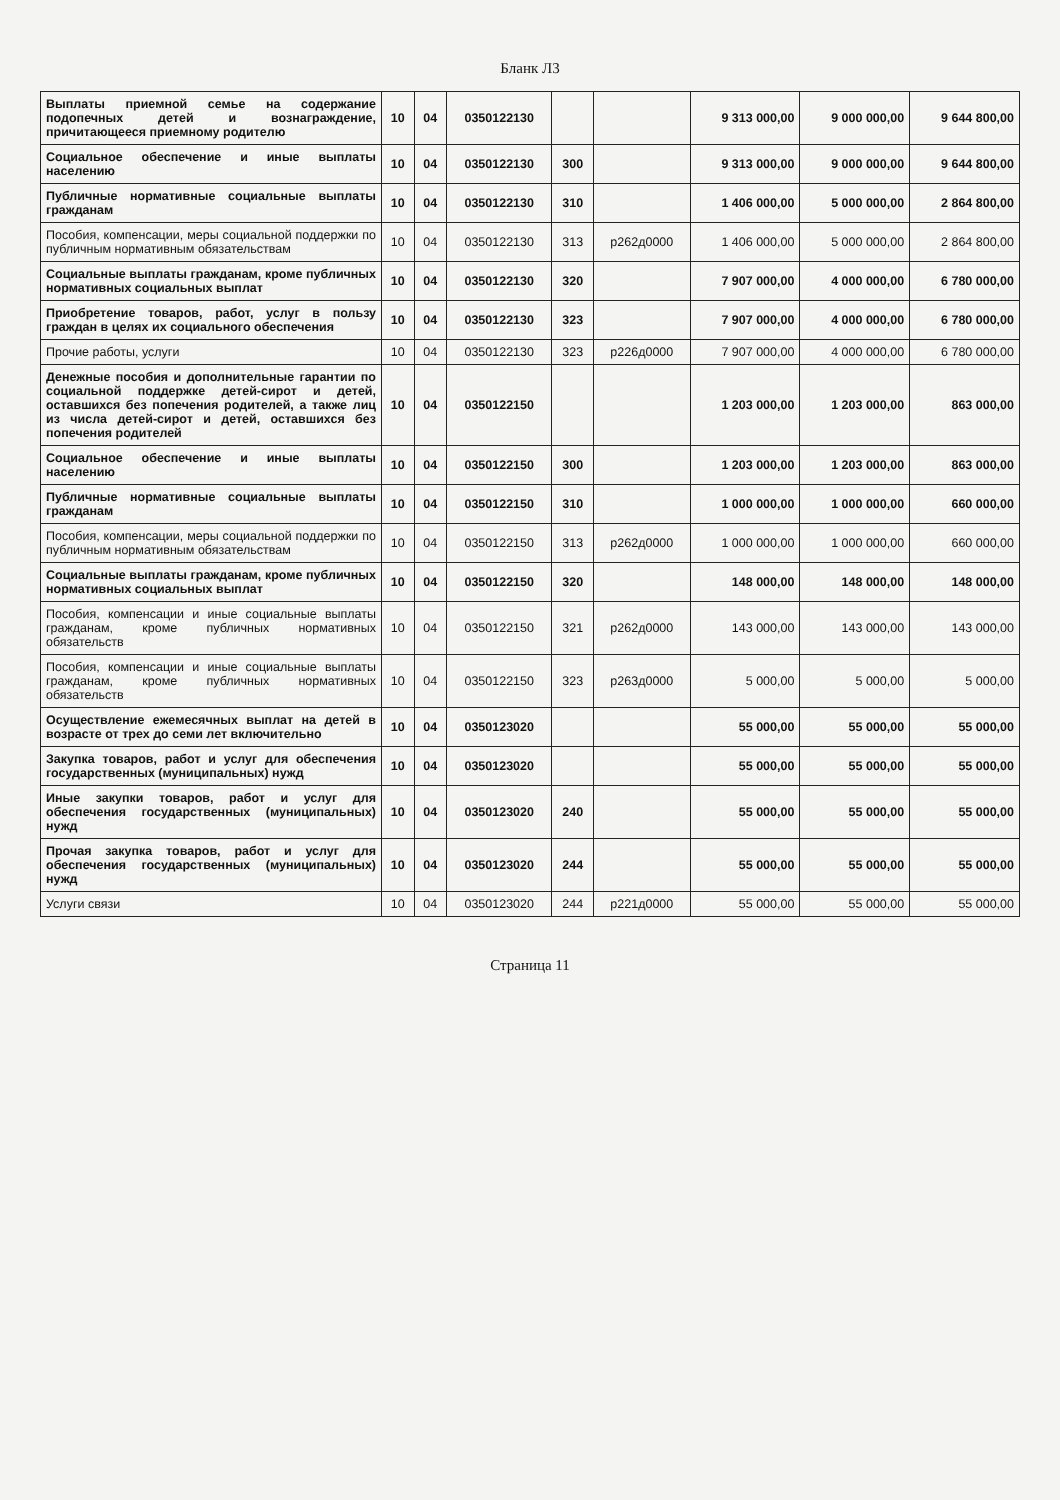Бланк Л3
| Выплаты приемной семье на содержание подопечных детей и вознаграждение, причитающееся приемному родителю | 10 | 04 | 0350122130 | | | 9 313 000,00 | 9 000 000,00 | 9 644 800,00 |
| Социальное обеспечение и иные выплаты населению | 10 | 04 | 0350122130 | 300 | | 9 313 000,00 | 9 000 000,00 | 9 644 800,00 |
| Публичные нормативные социальные выплаты гражданам | 10 | 04 | 0350122130 | 310 | | 1 406 000,00 | 5 000 000,00 | 2 864 800,00 |
| Пособия, компенсации, меры социальной поддержки по публичным нормативным обязательствам | 10 | 04 | 0350122130 | 313 | р262д0000 | 1 406 000,00 | 5 000 000,00 | 2 864 800,00 |
| Социальные выплаты гражданам, кроме публичных нормативных социальных выплат | 10 | 04 | 0350122130 | 320 | | 7 907 000,00 | 4 000 000,00 | 6 780 000,00 |
| Приобретение товаров, работ, услуг в пользу граждан в целях их социального обеспечения | 10 | 04 | 0350122130 | 323 | | 7 907 000,00 | 4 000 000,00 | 6 780 000,00 |
| Прочие работы, услуги | 10 | 04 | 0350122130 | 323 | р226д0000 | 7 907 000,00 | 4 000 000,00 | 6 780 000,00 |
| Денежные пособия и дополнительные гарантии по социальной поддержке детей-сирот и детей, оставшихся без попечения родителей, а также лиц из числа детей-сирот и детей, оставшихся без попечения родителей | 10 | 04 | 0350122150 | | | 1 203 000,00 | 1 203 000,00 | 863 000,00 |
| Социальное обеспечение и иные выплаты населению | 10 | 04 | 0350122150 | 300 | | 1 203 000,00 | 1 203 000,00 | 863 000,00 |
| Публичные нормативные социальные выплаты гражданам | 10 | 04 | 0350122150 | 310 | | 1 000 000,00 | 1 000 000,00 | 660 000,00 |
| Пособия, компенсации, меры социальной поддержки по публичным нормативным обязательствам | 10 | 04 | 0350122150 | 313 | р262д0000 | 1 000 000,00 | 1 000 000,00 | 660 000,00 |
| Социальные выплаты гражданам, кроме публичных нормативных социальных выплат | 10 | 04 | 0350122150 | 320 | | 148 000,00 | 148 000,00 | 148 000,00 |
| Пособия, компенсации и иные социальные выплаты гражданам, кроме публичных нормативных обязательств | 10 | 04 | 0350122150 | 321 | р262д0000 | 143 000,00 | 143 000,00 | 143 000,00 |
| Пособия, компенсации и иные социальные выплаты гражданам, кроме публичных нормативных обязательств | 10 | 04 | 0350122150 | 323 | р263д0000 | 5 000,00 | 5 000,00 | 5 000,00 |
| Осуществление ежемесячных выплат на детей в возрасте от трех до семи лет включительно | 10 | 04 | 0350123020 | | | 55 000,00 | 55 000,00 | 55 000,00 |
| Закупка товаров, работ и услуг для обеспечения государственных (муниципальных) нужд | 10 | 04 | 0350123020 | | | 55 000,00 | 55 000,00 | 55 000,00 |
| Иные закупки товаров, работ и услуг для обеспечения государственных (муниципальных) нужд | 10 | 04 | 0350123020 | 240 | | 55 000,00 | 55 000,00 | 55 000,00 |
| Прочая закупка товаров, работ и услуг для обеспечения государственных (муниципальных) нужд | 10 | 04 | 0350123020 | 244 | | 55 000,00 | 55 000,00 | 55 000,00 |
| Услуги связи | 10 | 04 | 0350123020 | 244 | р221д0000 | 55 000,00 | 55 000,00 | 55 000,00 |
Страница 11